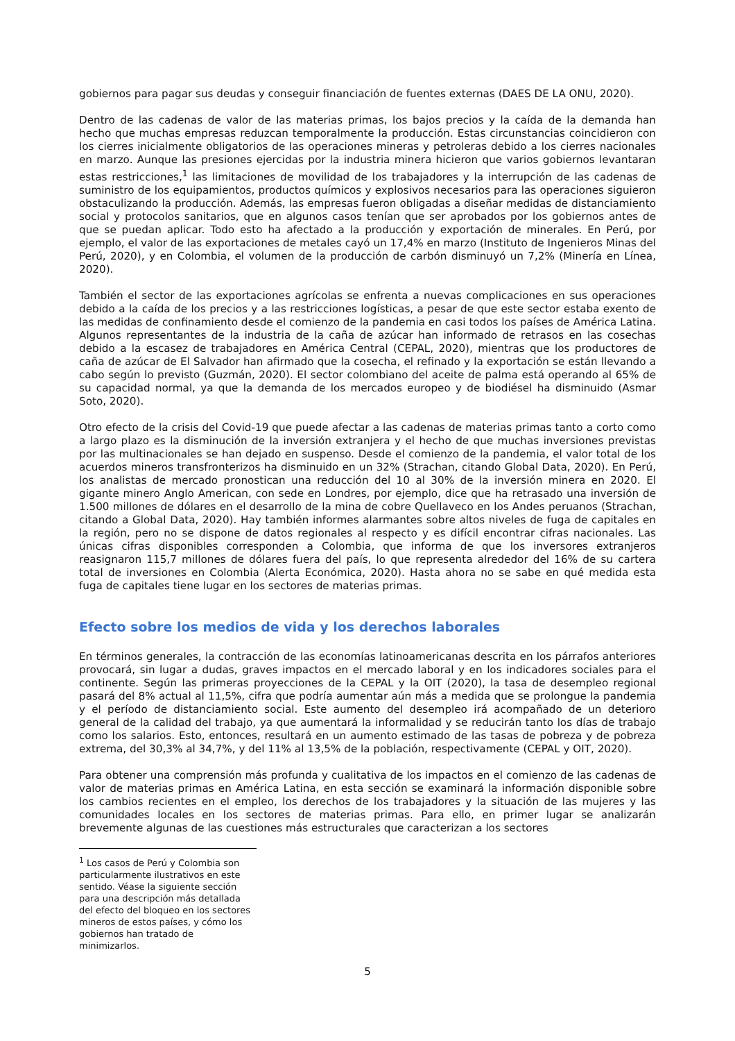gobiernos para pagar sus deudas y conseguir financiación de fuentes externas (DAES DE LA ONU, 2020).
Dentro de las cadenas de valor de las materias primas, los bajos precios y la caída de la demanda han hecho que muchas empresas reduzcan temporalmente la producción. Estas circunstancias coincidieron con los cierres inicialmente obligatorios de las operaciones mineras y petroleras debido a los cierres nacionales en marzo. Aunque las presiones ejercidas por la industria minera hicieron que varios gobiernos levantaran estas restricciones,<sup>1</sup> las limitaciones de movilidad de los trabajadores y la interrupción de las cadenas de suministro de los equipamientos, productos químicos y explosivos necesarios para las operaciones siguieron obstaculizando la producción. Además, las empresas fueron obligadas a diseñar medidas de distanciamiento social y protocolos sanitarios, que en algunos casos tenían que ser aprobados por los gobiernos antes de que se puedan aplicar. Todo esto ha afectado a la producción y exportación de minerales. En Perú, por ejemplo, el valor de las exportaciones de metales cayó un 17,4% en marzo (Instituto de Ingenieros Minas del Perú, 2020), y en Colombia, el volumen de la producción de carbón disminuyó un 7,2% (Minería en Línea, 2020).
También el sector de las exportaciones agrícolas se enfrenta a nuevas complicaciones en sus operaciones debido a la caída de los precios y a las restricciones logísticas, a pesar de que este sector estaba exento de las medidas de confinamiento desde el comienzo de la pandemia en casi todos los países de América Latina. Algunos representantes de la industria de la caña de azúcar han informado de retrasos en las cosechas debido a la escasez de trabajadores en América Central (CEPAL, 2020), mientras que los productores de caña de azúcar de El Salvador han afirmado que la cosecha, el refinado y la exportación se están llevando a cabo según lo previsto (Guzmán, 2020). El sector colombiano del aceite de palma está operando al 65% de su capacidad normal, ya que la demanda de los mercados europeo y de biodiésel ha disminuido (Asmar Soto, 2020).
Otro efecto de la crisis del Covid-19 que puede afectar a las cadenas de materias primas tanto a corto como a largo plazo es la disminución de la inversión extranjera y el hecho de que muchas inversiones previstas por las multinacionales se han dejado en suspenso. Desde el comienzo de la pandemia, el valor total de los acuerdos mineros transfronterizos ha disminuido en un 32% (Strachan, citando Global Data, 2020). En Perú, los analistas de mercado pronostican una reducción del 10 al 30% de la inversión minera en 2020. El gigante minero Anglo American, con sede en Londres, por ejemplo, dice que ha retrasado una inversión de 1.500 millones de dólares en el desarrollo de la mina de cobre Quellaveco en los Andes peruanos (Strachan, citando a Global Data, 2020). Hay también informes alarmantes sobre altos niveles de fuga de capitales en la región, pero no se dispone de datos regionales al respecto y es difícil encontrar cifras nacionales. Las únicas cifras disponibles corresponden a Colombia, que informa de que los inversores extranjeros reasignaron 115,7 millones de dólares fuera del país, lo que representa alrededor del 16% de su cartera total de inversiones en Colombia (Alerta Económica, 2020). Hasta ahora no se sabe en qué medida esta fuga de capitales tiene lugar en los sectores de materias primas.
Efecto sobre los medios de vida y los derechos laborales
En términos generales, la contracción de las economías latinoamericanas descrita en los párrafos anteriores provocará, sin lugar a dudas, graves impactos en el mercado laboral y en los indicadores sociales para el continente. Según las primeras proyecciones de la CEPAL y la OIT (2020), la tasa de desempleo regional pasará del 8% actual al 11,5%, cifra que podría aumentar aún más a medida que se prolongue la pandemia y el período de distanciamiento social. Este aumento del desempleo irá acompañado de un deterioro general de la calidad del trabajo, ya que aumentará la informalidad y se reducirán tanto los días de trabajo como los salarios. Esto, entonces, resultará en un aumento estimado de las tasas de pobreza y de pobreza extrema, del 30,3% al 34,7%, y del 11% al 13,5% de la población, respectivamente (CEPAL y OIT, 2020).
Para obtener una comprensión más profunda y cualitativa de los impactos en el comienzo de las cadenas de valor de materias primas en América Latina, en esta sección se examinará la información disponible sobre los cambios recientes en el empleo, los derechos de los trabajadores y la situación de las mujeres y las comunidades locales en los sectores de materias primas. Para ello, en primer lugar se analizarán brevemente algunas de las cuestiones más estructurales que caracterizan a los sectores
<sup>1</sup> Los casos de Perú y Colombia son particularmente ilustrativos en este sentido. Véase la siguiente sección para una descripción más detallada del efecto del bloqueo en los sectores mineros de estos países, y cómo los gobiernos han tratado de minimizarlos.
5